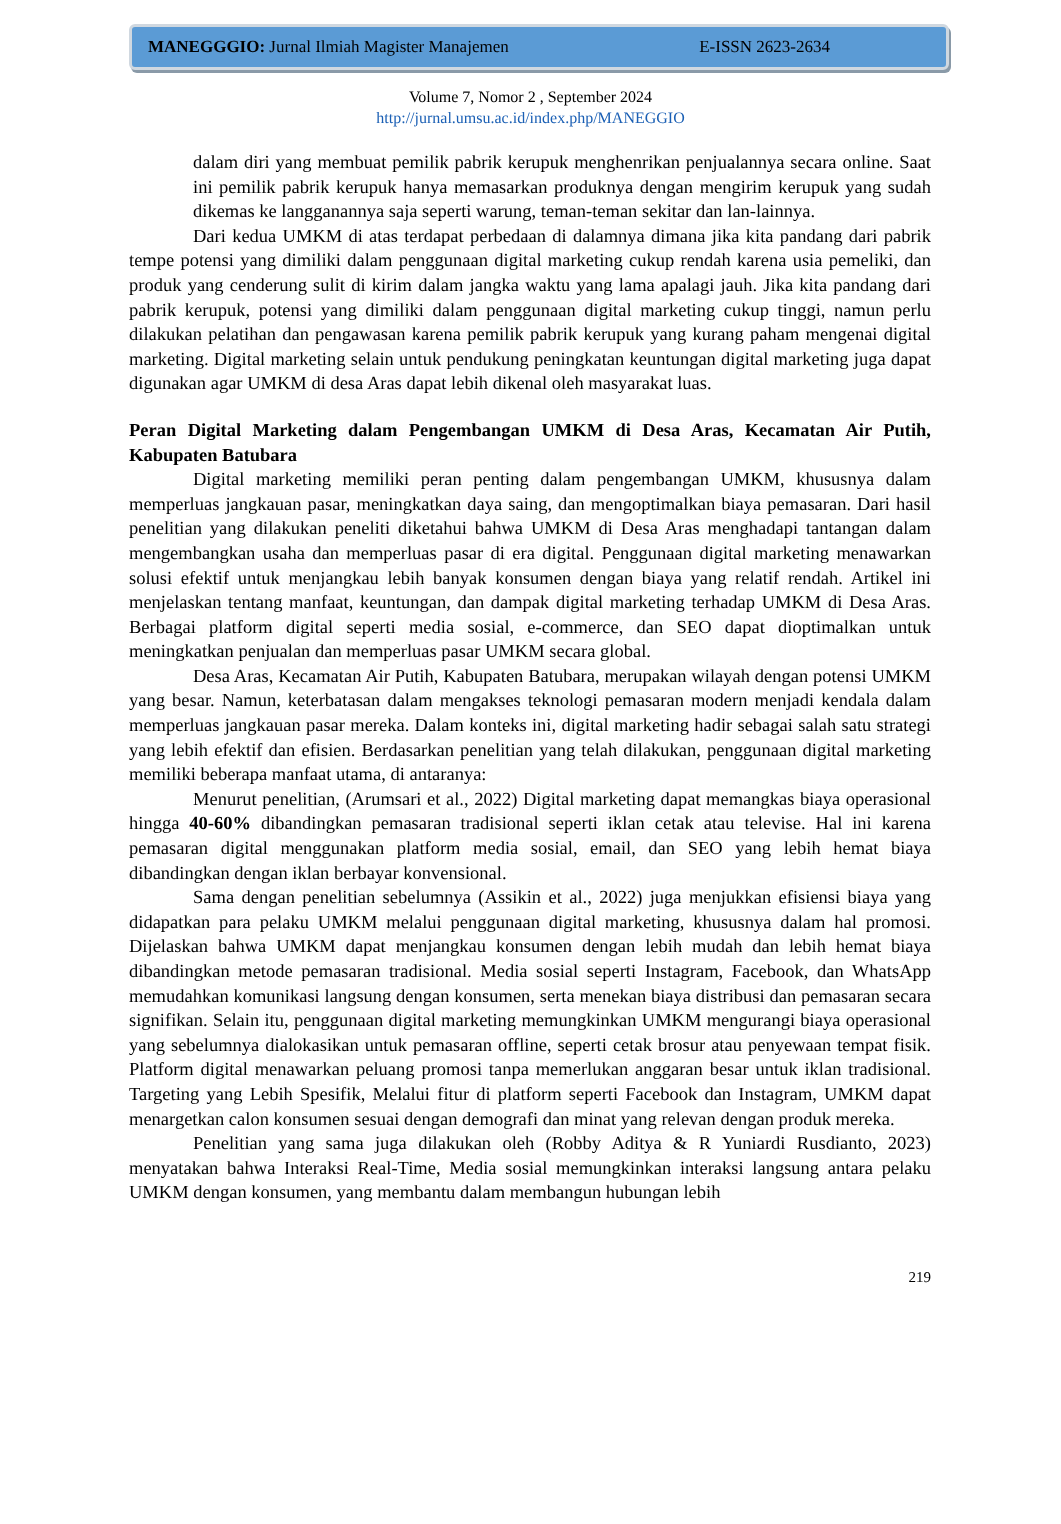MANEGGGIO: Jurnal Ilmiah Magister Manajemen E-ISSN 2623-2634
Volume 7, Nomor 2 , September 2024
http://jurnal.umsu.ac.id/index.php/MANEGGIO
dalam diri yang membuat pemilik pabrik kerupuk menghenrikan penjualannya secara online. Saat ini pemilik pabrik kerupuk hanya memasarkan produknya dengan mengirim kerupuk yang sudah dikemas ke langganannya saja seperti warung, teman-teman sekitar dan lan-lainnya.
Dari kedua UMKM di atas terdapat perbedaan di dalamnya dimana jika kita pandang dari pabrik tempe potensi yang dimiliki dalam penggunaan digital marketing cukup rendah karena usia pemeliki, dan produk yang cenderung sulit di kirim dalam jangka waktu yang lama apalagi jauh. Jika kita pandang dari pabrik kerupuk, potensi yang dimiliki dalam penggunaan digital marketing cukup tinggi, namun perlu dilakukan pelatihan dan pengawasan karena pemilik pabrik kerupuk yang kurang paham mengenai digital marketing. Digital marketing selain untuk pendukung peningkatan keuntungan digital marketing juga dapat digunakan agar UMKM di desa Aras dapat lebih dikenal oleh masyarakat luas.
Peran Digital Marketing dalam Pengembangan UMKM di Desa Aras, Kecamatan Air Putih, Kabupaten Batubara
Digital marketing memiliki peran penting dalam pengembangan UMKM, khususnya dalam memperluas jangkauan pasar, meningkatkan daya saing, dan mengoptimalkan biaya pemasaran. Dari hasil penelitian yang dilakukan peneliti diketahui bahwa UMKM di Desa Aras menghadapi tantangan dalam mengembangkan usaha dan memperluas pasar di era digital. Penggunaan digital marketing menawarkan solusi efektif untuk menjangkau lebih banyak konsumen dengan biaya yang relatif rendah. Artikel ini menjelaskan tentang manfaat, keuntungan, dan dampak digital marketing terhadap UMKM di Desa Aras. Berbagai platform digital seperti media sosial, e-commerce, dan SEO dapat dioptimalkan untuk meningkatkan penjualan dan memperluas pasar UMKM secara global.
Desa Aras, Kecamatan Air Putih, Kabupaten Batubara, merupakan wilayah dengan potensi UMKM yang besar. Namun, keterbatasan dalam mengakses teknologi pemasaran modern menjadi kendala dalam memperluas jangkauan pasar mereka. Dalam konteks ini, digital marketing hadir sebagai salah satu strategi yang lebih efektif dan efisien. Berdasarkan penelitian yang telah dilakukan, penggunaan digital marketing memiliki beberapa manfaat utama, di antaranya:
Menurut penelitian, (Arumsari et al., 2022) Digital marketing dapat memangkas biaya operasional hingga 40-60% dibandingkan pemasaran tradisional seperti iklan cetak atau televise. Hal ini karena pemasaran digital menggunakan platform media sosial, email, dan SEO yang lebih hemat biaya dibandingkan dengan iklan berbayar konvensional.
Sama dengan penelitian sebelumnya (Assikin et al., 2022) juga menjukkan efisiensi biaya yang didapatkan para pelaku UMKM melalui penggunaan digital marketing, khususnya dalam hal promosi. Dijelaskan bahwa UMKM dapat menjangkau konsumen dengan lebih mudah dan lebih hemat biaya dibandingkan metode pemasaran tradisional. Media sosial seperti Instagram, Facebook, dan WhatsApp memudahkan komunikasi langsung dengan konsumen, serta menekan biaya distribusi dan pemasaran secara signifikan. Selain itu, penggunaan digital marketing memungkinkan UMKM mengurangi biaya operasional yang sebelumnya dialokasikan untuk pemasaran offline, seperti cetak brosur atau penyewaan tempat fisik. Platform digital menawarkan peluang promosi tanpa memerlukan anggaran besar untuk iklan tradisional. Targeting yang Lebih Spesifik, Melalui fitur di platform seperti Facebook dan Instagram, UMKM dapat menargetkan calon konsumen sesuai dengan demografi dan minat yang relevan dengan produk mereka.
Penelitian yang sama juga dilakukan oleh (Robby Aditya & R Yuniardi Rusdianto, 2023) menyatakan bahwa Interaksi Real-Time, Media sosial memungkinkan interaksi langsung antara pelaku UMKM dengan konsumen, yang membantu dalam membangun hubungan lebih
219